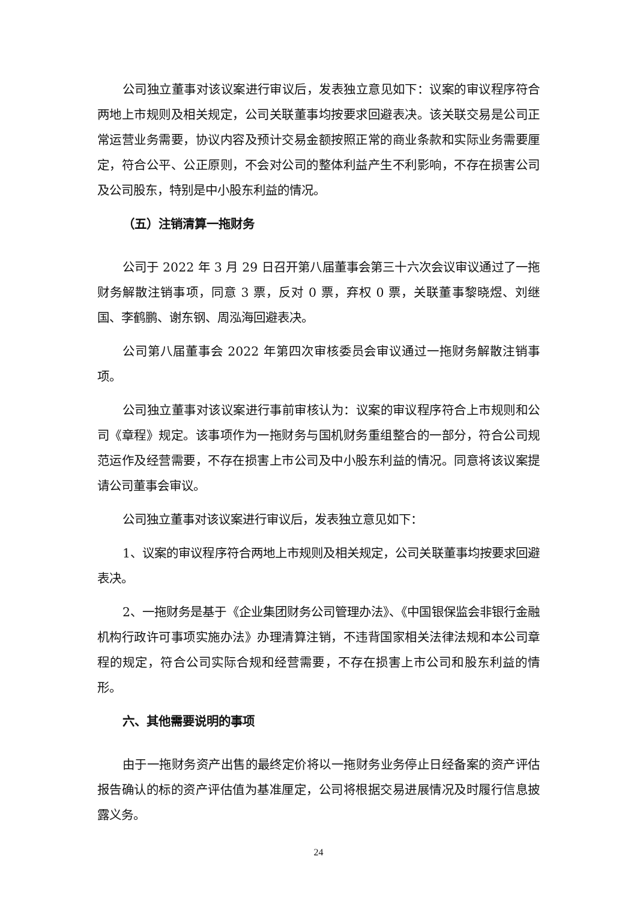公司独立董事对该议案进行审议后，发表独立意见如下：议案的审议程序符合两地上市规则及相关规定，公司关联董事均按要求回避表决。该关联交易是公司正常运营业务需要，协议内容及预计交易金额按照正常的商业条款和实际业务需要厘定，符合公平、公正原则，不会对公司的整体利益产生不利影响，不存在损害公司及公司股东，特别是中小股东利益的情况。
（五）注销清算一拖财务
公司于 2022 年 3 月 29 日召开第八届董事会第三十六次会议审议通过了一拖财务解散注销事项，同意 3 票，反对 0 票，弃权 0 票，关联董事黎晓煜、刘继国、李鹤鹏、谢东钢、周泓海回避表决。
公司第八届董事会 2022 年第四次审核委员会审议通过一拖财务解散注销事项。
公司独立董事对该议案进行事前审核认为：议案的审议程序符合上市规则和公司《章程》规定。该事项作为一拖财务与国机财务重组整合的一部分，符合公司规范运作及经营需要，不存在损害上市公司及中小股东利益的情况。同意将该议案提请公司董事会审议。
公司独立董事对该议案进行审议后，发表独立意见如下：
1、议案的审议程序符合两地上市规则及相关规定，公司关联董事均按要求回避表决。
2、一拖财务是基于《企业集团财务公司管理办法》、《中国银保监会非银行金融机构行政许可事项实施办法》办理清算注销，不违背国家相关法律法规和本公司章程的规定，符合公司实际合规和经营需要，不存在损害上市公司和股东利益的情形。
六、其他需要说明的事项
由于一拖财务资产出售的最终定价将以一拖财务业务停止日经备案的资产评估报告确认的标的资产评估值为基准厘定，公司将根据交易进展情况及时履行信息披露义务。
24